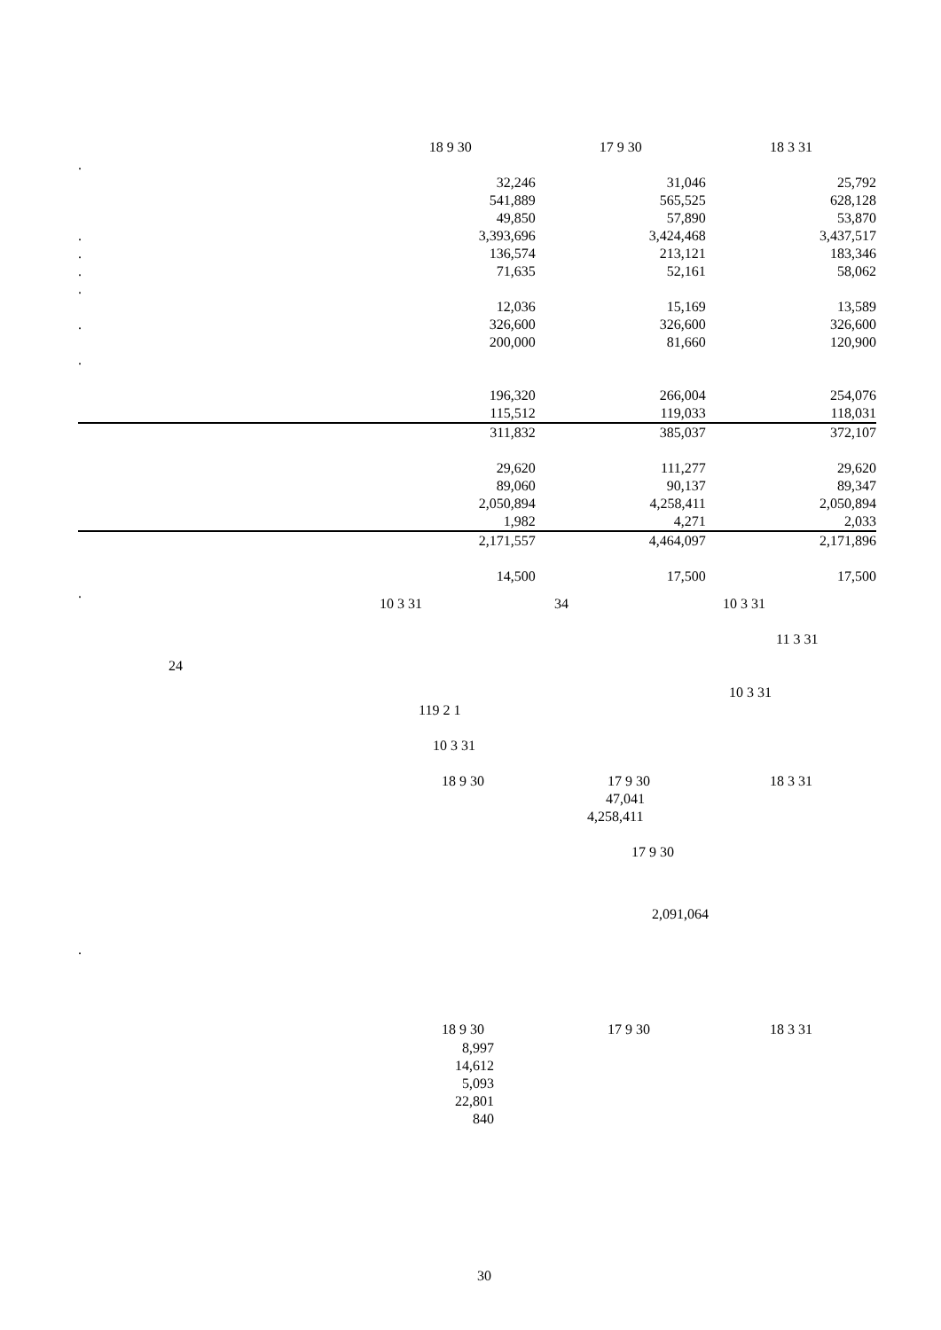| | 18 9 30 | 17 9 30 | 18 3 31 |
| --- | --- | --- | --- |
| . | | | |
| | 32,246 | 31,046 | 25,792 |
| | 541,889 | 565,525 | 628,128 |
| | 49,850 | 57,890 | 53,870 |
| . | 3,393,696 | 3,424,468 | 3,437,517 |
| . | 136,574 | 213,121 | 183,346 |
| . | 71,635 | 52,161 | 58,062 |
| . | | | |
| | 12,036 | 15,169 | 13,589 |
| . | 326,600 | 326,600 | 326,600 |
| | 200,000 | 81,660 | 120,900 |
| . | | | |
| | 196,320 | 266,004 | 254,076 |
| | 115,512 | 119,033 | 118,031 |
| | 311,832 | 385,037 | 372,107 |
| | 29,620 | 111,277 | 29,620 |
| | 89,060 | 90,137 | 89,347 |
| | 2,050,894 | 4,258,411 | 2,050,894 |
| | 1,982 | 4,271 | 2,033 |
| | 2,171,557 | 4,464,097 | 2,171,896 |
| | 14,500 | 17,500 | 17,500 |
.
10 3 31 34 10 3 31
11 3 31
24
10 3 31
119 2 1
10 3 31
18 9 30 17 9 30 18 3 31
47,041
4,258,411
17 9 30
2,091,064
.
18 9 30 17 9 30 18 3 31
8,997
14,612
5,093
22,801
840
30